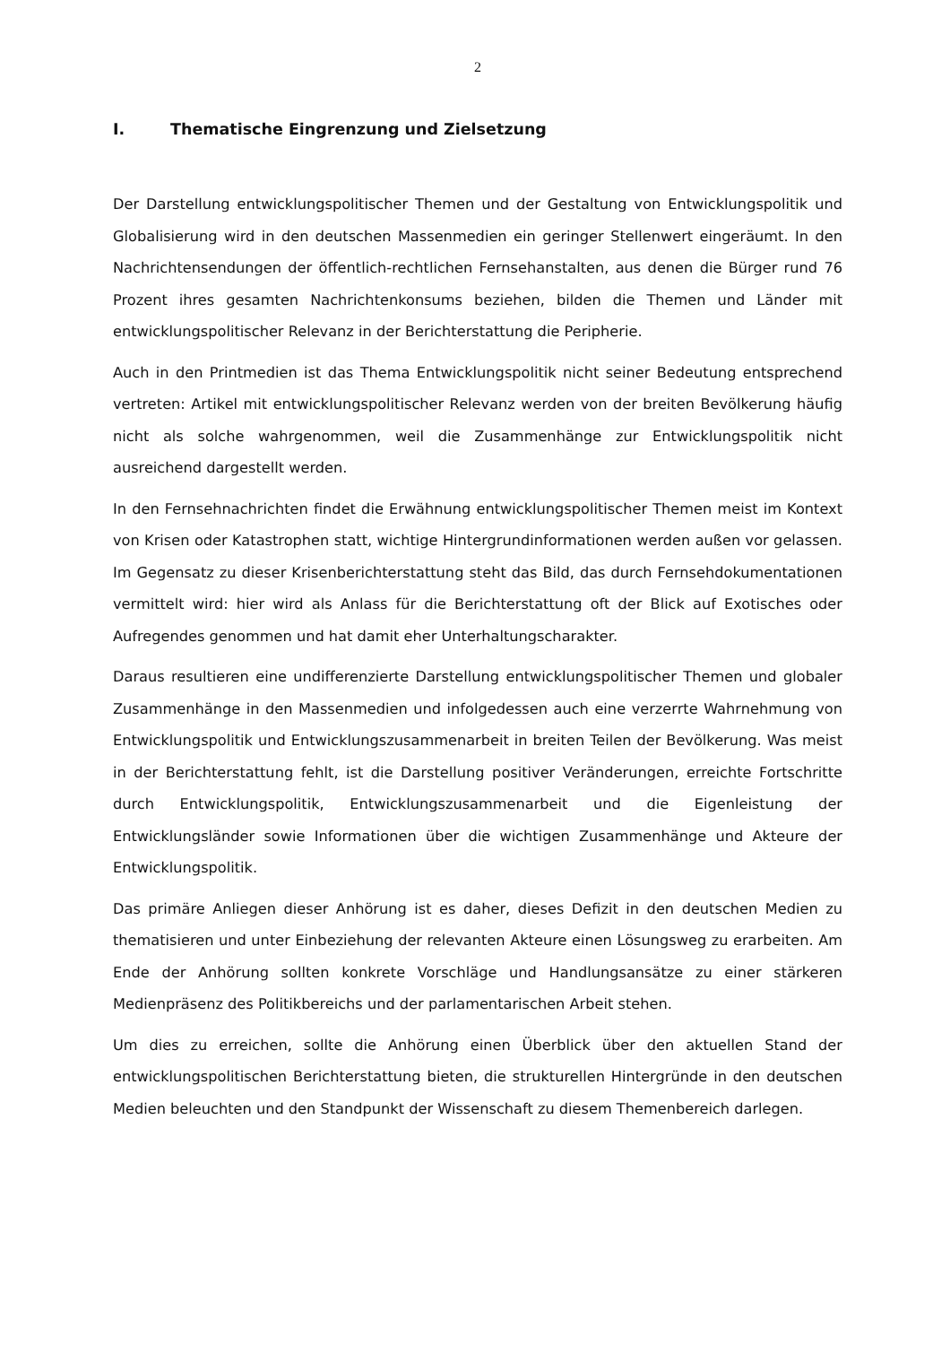2
I. Thematische Eingrenzung und Zielsetzung
Der Darstellung entwicklungspolitischer Themen und der Gestaltung von Entwicklungspolitik und Globalisierung wird in den deutschen Massenmedien ein geringer Stellenwert eingeräumt. In den Nachrichtensendungen der öffentlich-rechtlichen Fernsehanstalten, aus denen die Bürger rund 76 Prozent ihres gesamten Nachrichtenkonsums beziehen, bilden die Themen und Länder mit entwicklungspolitischer Relevanz in der Berichterstattung die Peripherie.
Auch in den Printmedien ist das Thema Entwicklungspolitik nicht seiner Bedeutung entsprechend vertreten: Artikel mit entwicklungspolitischer Relevanz werden von der breiten Bevölkerung häufig nicht als solche wahrgenommen, weil die Zusammenhänge zur Entwicklungspolitik nicht ausreichend dargestellt werden.
In den Fernsehnachrichten findet die Erwähnung entwicklungspolitischer Themen meist im Kontext von Krisen oder Katastrophen statt, wichtige Hintergrundinformationen werden außen vor gelassen. Im Gegensatz zu dieser Krisenberichterstattung steht das Bild, das durch Fernsehdokumentationen vermittelt wird: hier wird als Anlass für die Berichterstattung oft der Blick auf Exotisches oder Aufregendes genommen und hat damit eher Unterhaltungscharakter.
Daraus resultieren eine undifferenzierte Darstellung entwicklungspolitischer Themen und globaler Zusammenhänge in den Massenmedien und infolgedessen auch eine verzerrte Wahrnehmung von Entwicklungspolitik und Entwicklungszusammenarbeit in breiten Teilen der Bevölkerung. Was meist in der Berichterstattung fehlt, ist die Darstellung positiver Veränderungen, erreichte Fortschritte durch Entwicklungspolitik, Entwicklungszusammenarbeit und die Eigenleistung der Entwicklungsländer sowie Informationen über die wichtigen Zusammenhänge und Akteure der Entwicklungspolitik.
Das primäre Anliegen dieser Anhörung ist es daher, dieses Defizit in den deutschen Medien zu thematisieren und unter Einbeziehung der relevanten Akteure einen Lösungsweg zu erarbeiten. Am Ende der Anhörung sollten konkrete Vorschläge und Handlungsansätze zu einer stärkeren Medienpräsenz des Politikbereichs und der parlamentarischen Arbeit stehen.
Um dies zu erreichen, sollte die Anhörung einen Überblick über den aktuellen Stand der entwicklungspolitischen Berichterstattung bieten, die strukturellen Hintergründe in den deutschen Medien beleuchten und den Standpunkt der Wissenschaft zu diesem Themenbereich darlegen.